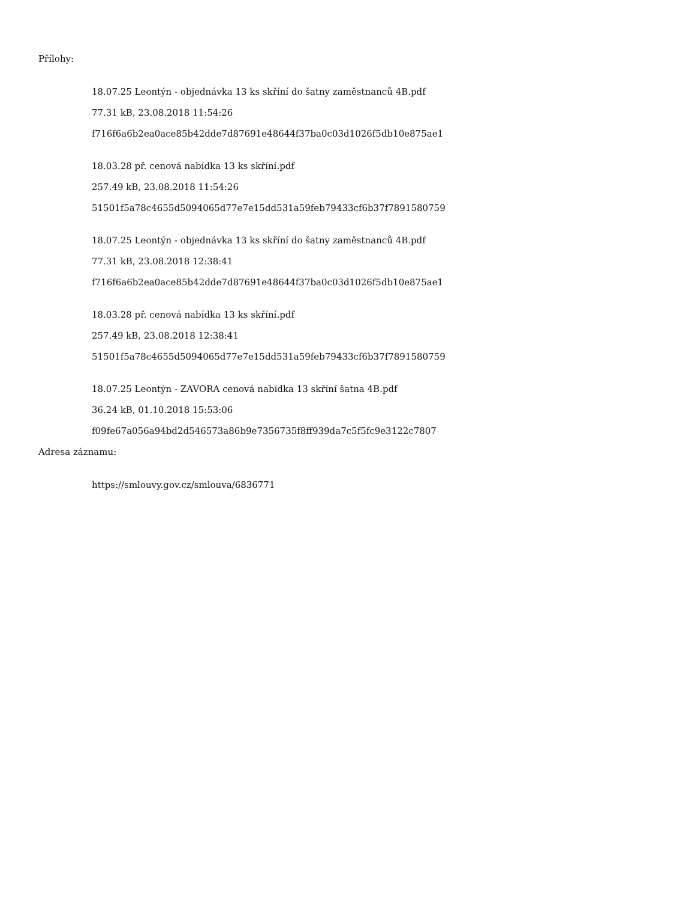Přílohy:
18.07.25 Leontýn - objednávka 13 ks skříní do šatny zaměstnanců 4B.pdf
77.31 kB, 23.08.2018 11:54:26
f716f6a6b2ea0ace85b42dde7d87691e48644f37ba0c03d1026f5db10e875ae1
18.03.28 př. cenová nabídka 13 ks skříní.pdf
257.49 kB, 23.08.2018 11:54:26
51501f5a78c4655d5094065d77e7e15dd531a59feb79433cf6b37f7891580759
18.07.25 Leontýn - objednávka 13 ks skříní do šatny zaměstnanců 4B.pdf
77.31 kB, 23.08.2018 12:38:41
f716f6a6b2ea0ace85b42dde7d87691e48644f37ba0c03d1026f5db10e875ae1
18.03.28 př. cenová nabídka 13 ks skříní.pdf
257.49 kB, 23.08.2018 12:38:41
51501f5a78c4655d5094065d77e7e15dd531a59feb79433cf6b37f7891580759
18.07.25 Leontýn - ZAVORA cenová nabídka 13 skříní šatna 4B.pdf
36.24 kB, 01.10.2018 15:53:06
f09fe67a056a94bd2d546573a86b9e7356735f8ff939da7c5f5fc9e3122c7807
Adresa záznamu:
https://smlouvy.gov.cz/smlouva/6836771